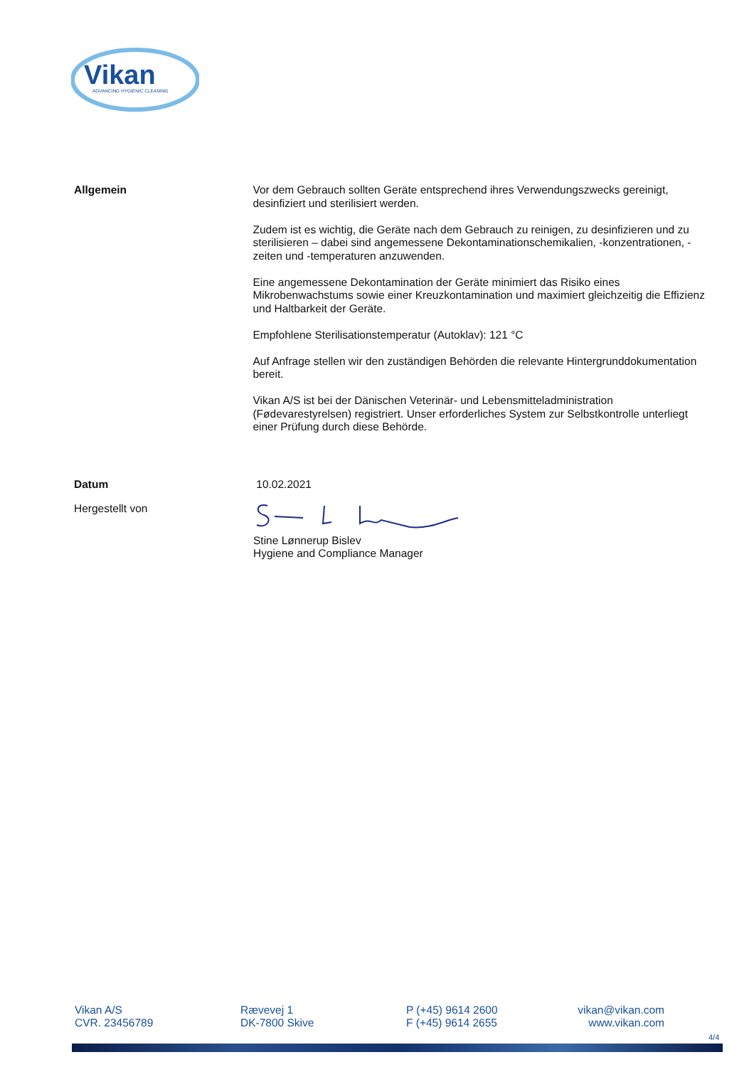Vikan
ADVANCING HYGIENIC CLEANING
Allgemein Vor dem Gebrauch sollten Geräte entsprechend ihres Verwendungszwecks gereinigt, desinfiziert und sterilisiert werden.
Zudem ist es wichtig, die Geräte nach dem Gebrauch zu reinigen, zu desinfizieren und zu sterilisieren – dabei sind angemessene Dekontaminationschemikalien, -konzentrationen, -zeiten und -temperaturen anzuwenden.
Eine angemessene Dekontamination der Geräte minimiert das Risiko eines Mikrobenwachstums sowie einer Kreuzkontamination und maximiert gleichzeitig die Effizienz und Haltbarkeit der Geräte.
Empfohlene Sterilisationstemperatur (Autoklav): 121 °C
Auf Anfrage stellen wir den zuständigen Behörden die relevante Hintergrunddokumentation bereit.
Vikan A/S ist bei der Dänischen Veterinär- und Lebensmitteladministration (Fødevarestyrelsen) registriert. Unser erforderliches System zur Selbstkontrolle unterliegt einer Prüfung durch diese Behörde.
Datum 10.02.2021
Hergestellt von Stine Lønnerup Bislev
Hygiene and Compliance Manager
Vikan A/S
CVR. 23456789
Rævevej 1
DK-7800 Skive
P (+45) 9614 2600
F (+45) 9614 2655
vikan@vikan.com
www.vikan.com
4/4